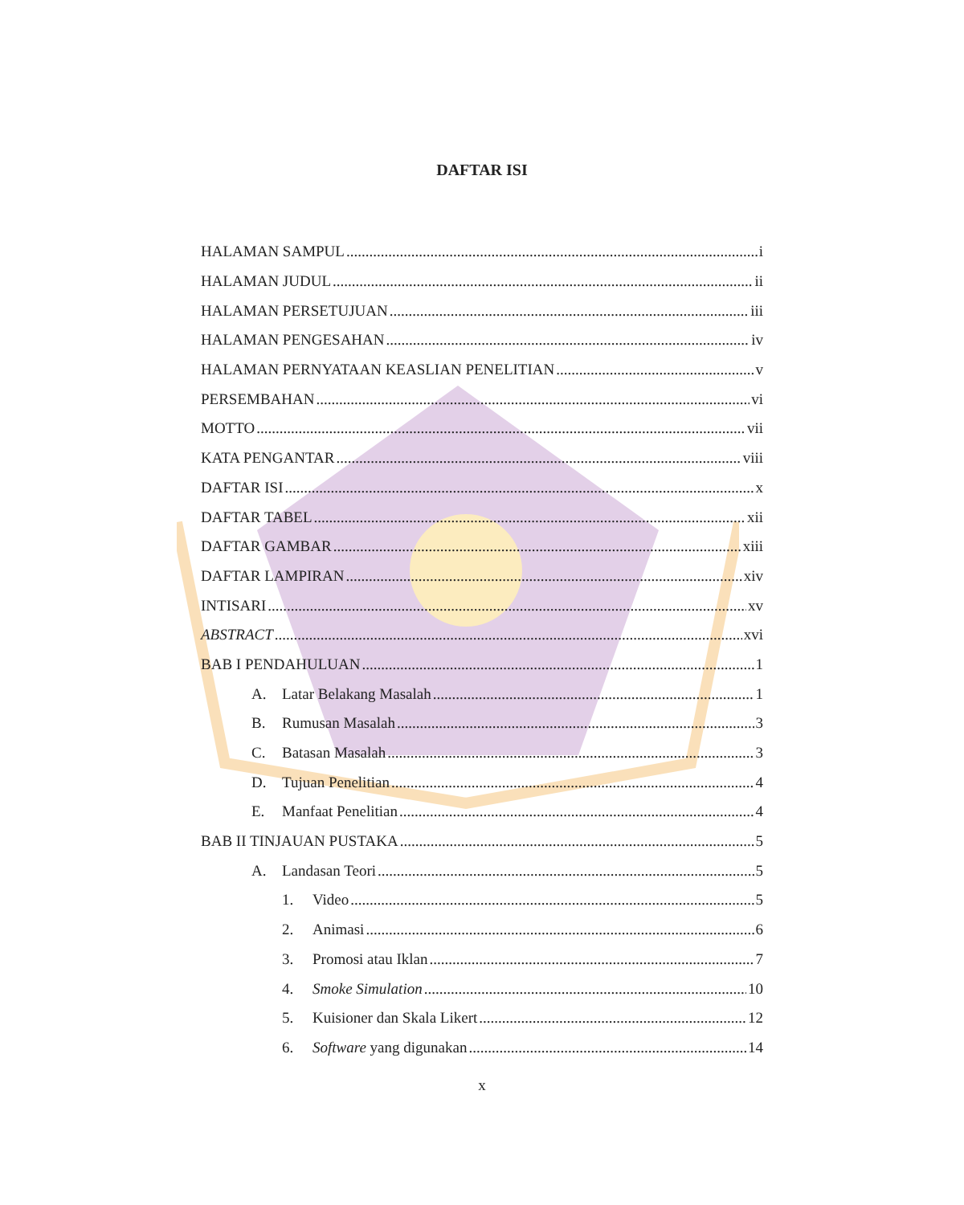DAFTAR ISI
HALAMAN SAMPUL i
HALAMAN JUDUL ii
HALAMAN PERSETUJUAN iii
HALAMAN PENGESAHAN iv
HALAMAN PERNYATAAN KEASLIAN PENELITIAN v
PERSEMBAHAN vi
MOTTO vii
KATA PENGANTAR viii
DAFTAR ISI x
DAFTAR TABEL xii
DAFTAR GAMBAR xiii
DAFTAR LAMPIRAN xiv
INTISARI xv
ABSTRACT xvi
BAB I PENDAHULUAN 1
A. Latar Belakang Masalah 1
B. Rumusan Masalah 3
C. Batasan Masalah 3
D. Tujuan Penelitian 4
E. Manfaat Penelitian 4
BAB II TINJAUAN PUSTAKA 5
A. Landasan Teori 5
1. Video 5
2. Animasi 6
3. Promosi atau Iklan 7
4. Smoke Simulation 10
5. Kuisioner dan Skala Likert 12
6. Software yang digunakan 14
x